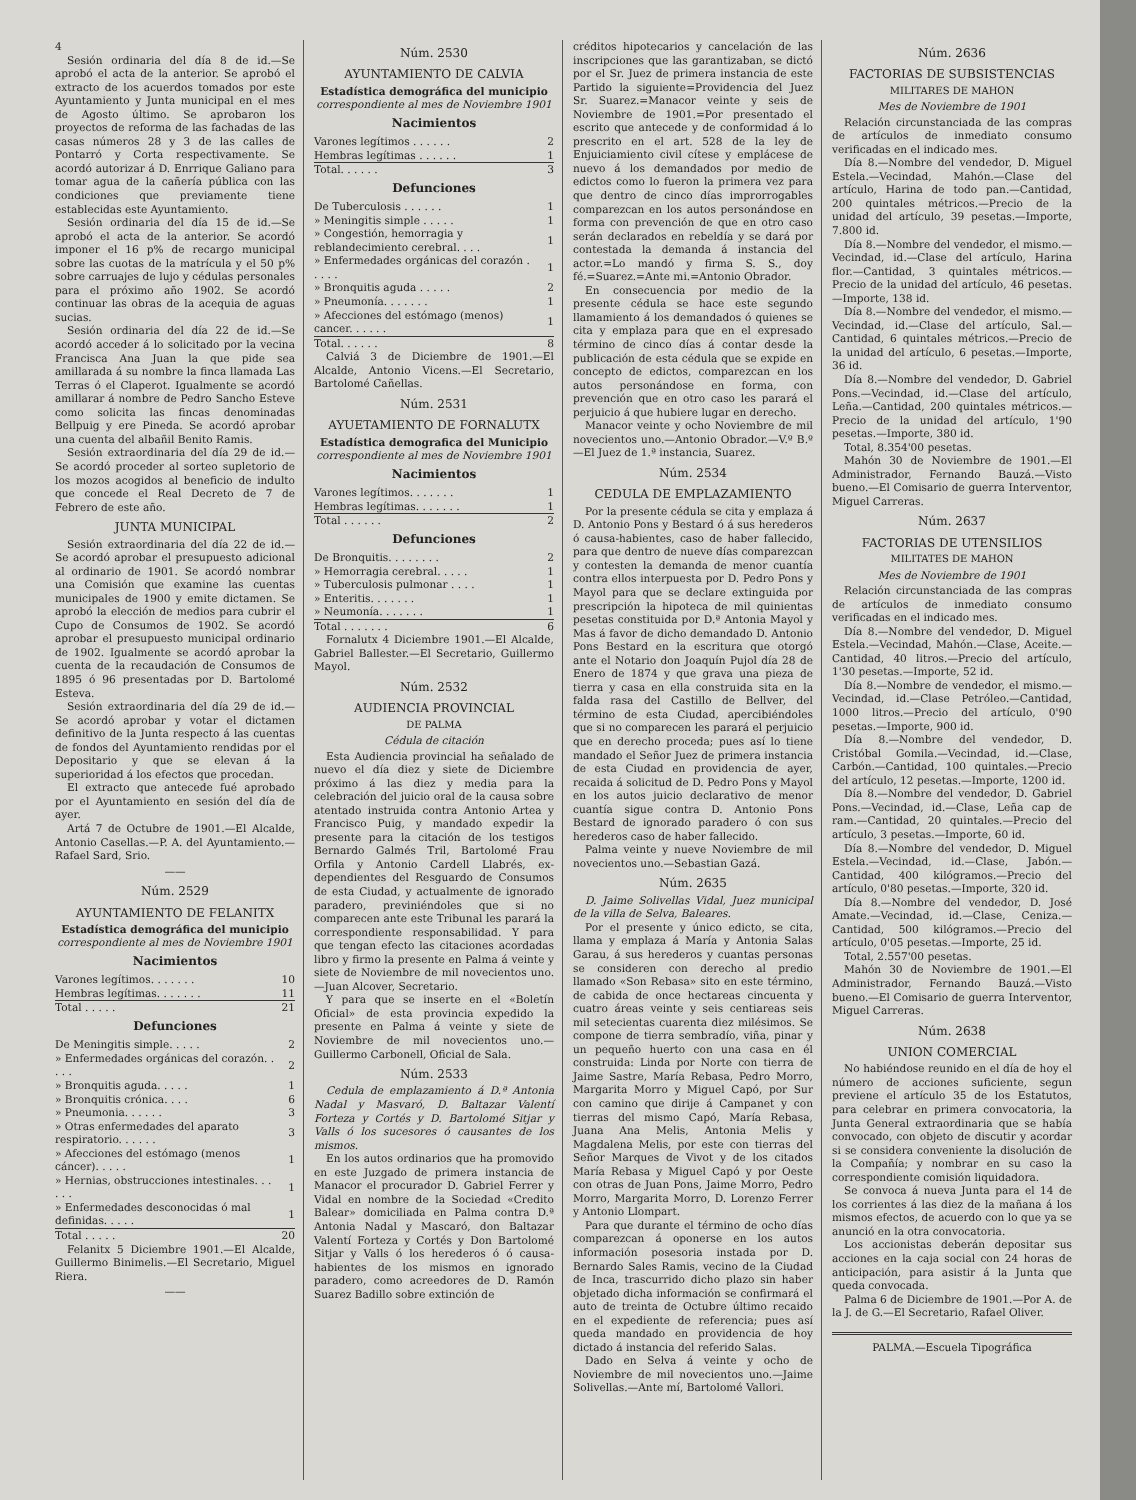4
Sesión ordinaria del día 8 de id.—Se aprobó el acta de la anterior. Se aprobó el extracto de los acuerdos tomados por este Ayuntamiento y Junta municipal en el mes de Agosto último. Se aprobaron los proyectos de reforma de las fachadas de las casas números 28 y 3 de las calles de Pontarró y Corta respectivamente. Se acordó autorizar á D. Enrrique Galiano para tomar agua de la cañería pública con las condiciones que previamente tiene establecidas este Ayuntamiento.
Sesión ordinaria del día 15 de id.—Se aprobó el acta de la anterior. Se acordó imponer el 16 p% de recargo municipal sobre las cuotas de la matrícula y el 50 p% sobre carruajes de lujo y cédulas personales para el próximo año 1902. Se acordó continuar las obras de la acequia de aguas sucias.
Sesión ordinaria del día 22 de id.—Se acordó acceder á lo solicitado por la vecina Francisca Ana Juan la que pide sea amillarada á su nombre la finca llamada Las Terras ó el Claperot. Igualmente se acordó amillarar á nombre de Pedro Sancho Esteve como solicita las fincas denominadas Bellpuig y ere Pineda. Se acordó aprobar una cuenta del albañil Benito Ramis.
Sesión extraordinaria del día 29 de id.—Se acordó proceder al sorteo supletorio de los mozos acogidos al beneficio de indulto que concede el Real Decreto de 7 de Febrero de este año.
JUNTA MUNICIPAL
Sesión extraordinaria del día 22 de id.—Se acordó aprobar el presupuesto adicional al ordinario de 1901. Se acordó nombrar una Comisión que examine las cuentas municipales de 1900 y emite dictamen. Se aprobó la elección de medios para cubrir el Cupo de Consumos de 1902. Se acordó aprobar el presupuesto municipal ordinario de 1902. Igualmente se acordó aprobar la cuenta de la recaudación de Consumos de 1895 ó 96 presentadas por D. Bartolomé Esteva.
Sesión extraordinaria del día 29 de id.—Se acordó aprobar y votar el dictamen definitivo de la Junta respecto á las cuentas de fondos del Ayuntamiento rendidas por el Depositario y que se elevan á la superioridad á los efectos que procedan.
El extracto que antecede fué aprobado por el Ayuntamiento en sesión del día de ayer.
Artá 7 de Octubre de 1901.—El Alcalde, Antonio Casellas.—P. A. del Ayuntamiento.—Rafael Sard, Srio.
——
Núm. 2529
AYUNTAMIENTO DE FELANITX
Estadística demográfica del municipio
correspondiente al mes de Noviembre 1901
Nacimientos
| Varones legítimos. . . . . . . | 10 |
| Hembras legítimas. . . . . . . | 11 |
| Total . . . . . | 21 |
Defunciones
| De Meningitis simple. . . . . | 2 |
| » Enfermedades orgánicas del corazón. . . . . | 2 |
| » Bronquitis aguda. . . . . | 1 |
| » Bronquitis crónica. . . . | 6 |
| » Pneumonia. . . . . . | 3 |
| » Otras enfermedades del aparato respiratorio. . . . . . | 3 |
| » Afecciones del estómago (menos cáncer). . . . . | 1 |
| » Hernias, obstrucciones intestinales. . . . . . | 1 |
| » Enfermedades desconocidas ó mal definidas. . . . . | 1 |
| Total . . . . . | 20 |
Felanitx 5 Diciembre 1901.—El Alcalde, Guillermo Binimelis.—El Secretario, Miguel Riera.
——
Núm. 2530
AYUNTAMIENTO DE CALVIA
Estadística demográfica del municipio
correspondiente al mes de Noviembre 1901
Nacimientos
| Varones legítimos . . . . . . | 2 |
| Hembras legítimas . . . . . . | 1 |
| Total. . . . . . | 3 |
Defunciones
| De Tuberculosis . . . . . . | 1 |
| » Meningitis simple . . . . . | 1 |
| » Congestión, hemorragia y reblandecimiento cerebral. . . . | 1 |
| » Enfermedades orgánicas del corazón . . . . . | 1 |
| » Bronquitis aguda . . . . . | 2 |
| » Pneumonía. . . . . . . | 1 |
| » Afecciones del estómago (menos) cancer. . . . . . | 1 |
| Total. . . . . . | 8 |
Calviá 3 de Diciembre de 1901.—El Alcalde, Antonio Vicens.—El Secretario, Bartolomé Cañellas.
Núm. 2531
AYUETAMIENTO DE FORNALUTX
Estadística demografica del Municipio
correspondiente al mes de Noviembre 1901
Nacimientos
| Varones legítimos. . . . . . . | 1 |
| Hembras legítimas. . . . . . . | 1 |
| Total . . . . . . | 2 |
Defunciones
| De Bronquitis. . . . . . . . | 2 |
| » Hemorragia cerebral. . . . . | 1 |
| » Tuberculosis pulmonar . . . . | 1 |
| » Enteritis. . . . . . . | 1 |
| » Neumonía. . . . . . . | 1 |
| Total . . . . . . . | 6 |
Fornalutx 4 Diciembre 1901.—El Alcalde, Gabriel Ballester.—El Secretario, Guillermo Mayol.
Núm. 2532
AUDIENCIA PROVINCIAL
DE PALMA
Cédula de citación
Esta Audiencia provincial ha señalado de nuevo el día diez y siete de Diciembre próximo á las diez y media para la celebración del juicio oral de la causa sobre atentado instruida contra Antonio Artea y Francisco Puig, y mandado expedir la presente para la citación de los testigos Bernardo Galmés Tril, Bartolomé Frau Orfila y Antonio Cardell Llabrés, ex-dependientes del Resguardo de Consumos de esta Ciudad, y actualmente de ignorado paradero, previniéndoles que si no comparecen ante este Tribunal les parará la correspondiente responsabilidad. Y para que tengan efecto las citaciones acordadas libro y firmo la presente en Palma á veinte y siete de Noviembre de mil novecientos uno.—Juan Alcover, Secretario.
Y para que se inserte en el «Boletín Oficial» de esta provincia expedido la presente en Palma á veinte y siete de Noviembre de mil novecientos uno.—Guillermo Carbonell, Oficial de Sala.
Núm. 2533
Cedula de emplazamiento á D.ª Antonia Nadal y Masvaró, D. Baltazar Valentí Forteza y Cortés y D. Bartolomé Sitjar y Valls ó los sucesores ó causantes de los mismos.
En los autos ordinarios que ha promovido en este Juzgado de primera instancia de Manacor el procurador D. Gabriel Ferrer y Vidal en nombre de la Sociedad «Credito Balear» domiciliada en Palma contra D.ª Antonia Nadal y Mascaró, don Baltazar Valentí Forteza y Cortés y Don Bartolomé Sitjar y Valls ó los herederos ó ó causa-habientes de los mismos en ignorado paradero, como acreedores de D. Ramón Suarez Badillo sobre extinción de
créditos hipotecarios y cancelación de las inscripciones que las garantizaban, se dictó por el Sr. Juez de primera instancia de este Partido la siguiente=Providencia del Juez Sr. Suarez.=Manacor veinte y seis de Noviembre de 1901.=Por presentado el escrito que antecede y de conformidad á lo prescrito en el art. 528 de la ley de Enjuiciamiento civil cítese y emplácese de nuevo á los demandados por medio de edictos como lo fueron la primera vez para que dentro de cinco días improrrogables comparezcan en los autos personándose en forma con prevención de que en otro caso serán declarados en rebeldía y se dará por contestada la demanda á instancia del actor.=Lo mandó y firma S. S., doy fé.=Suarez.=Ante mi.=Antonio Obrador.
En consecuencia por medio de la presente cédula se hace este segundo llamamiento á los demandados ó quienes se cita y emplaza para que en el expresado término de cinco días á contar desde la publicación de esta cédula que se expide en concepto de edictos, comparezcan en los autos personándose en forma, con prevención que en otro caso les parará el perjuicio á que hubiere lugar en derecho.
Manacor veinte y ocho Noviembre de mil novecientos uno.—Antonio Obrador.—V.º B.º—El Juez de 1.ª instancia, Suarez.
Núm. 2534
CEDULA DE EMPLAZAMIENTO
Por la presente cédula se cita y emplaza á D. Antonio Pons y Bestard ó á sus herederos ó causa-habientes, caso de haber fallecido, para que dentro de nueve días comparezcan y contesten la demanda de menor cuantía contra ellos interpuesta por D. Pedro Pons y Mayol para que se declare extinguida por prescripción la hipoteca de mil quinientas pesetas constituida por D.ª Antonia Mayol y Mas á favor de dicho demandado D. Antonio Pons Bestard en la escritura que otorgó ante el Notario don Joaquín Pujol día 28 de Enero de 1874 y que grava una pieza de tierra y casa en ella construida sita en la falda rasa del Castillo de Bellver, del término de esta Ciudad, apercibiéndoles que si no comparecen les parará el perjuicio que en derecho proceda; pues así lo tiene mandado el Señor Juez de primera instancia de esta Ciudad en providencia de ayer, recaida á solicitud de D. Pedro Pons y Mayol en los autos juicio declarativo de menor cuantía sigue contra D. Antonio Pons Bestard de ignorado paradero ó con sus herederos caso de haber fallecido.
Palma veinte y nueve Noviembre de mil novecientos uno.—Sebastian Gazá.
Núm. 2635
D. Jaime Solivellas Vidal, Juez municipal de la villa de Selva, Baleares.
Por el presente y único edicto, se cita, llama y emplaza á María y Antonia Salas Garau, á sus herederos y cuantas personas se consideren con derecho al predio llamado «Son Rebasa» sito en este término, de cabida de once hectareas cincuenta y cuatro áreas veinte y seis centiareas seis mil setecientas cuarenta diez milésimos. Se compone de tierra sembradío, viña, pinar y un pequeño huerto con una casa en él construida: Linda por Norte con tierra de Jaime Sastre, María Rebasa, Pedro Morro, Margarita Morro y Miguel Capó, por Sur con camino que dirije á Campanet y con tierras del mismo Capó, María Rebasa, Juana Ana Melis, Antonia Melis y Magdalena Melis, por este con tierras del Señor Marques de Vivot y de los citados María Rebasa y Miguel Capó y por Oeste con otras de Juan Pons, Jaime Morro, Pedro Morro, Margarita Morro, D. Lorenzo Ferrer y Antonio Llompart.
Para que durante el término de ocho días comparezcan á oponerse en los autos información posesoria instada por D. Bernardo Sales Ramis, vecino de la Ciudad de Inca, trascurrido dicho plazo sin haber objetado dicha información se confirmará el auto de treinta de Octubre último recaido en el expediente de referencia; pues así queda mandado en providencia de hoy dictado á instancia del referido Salas.
Dado en Selva á veinte y ocho de Noviembre de mil novecientos uno.—Jaime Solivellas.—Ante mí, Bartolomé Vallori.
Núm. 2636
FACTORIAS DE SUBSISTENCIAS
MILITARES DE MAHON
Mes de Noviembre de 1901
Relación circunstanciada de las compras de artículos de inmediato consumo verificadas en el indicado mes.
Día 8.—Nombre del vendedor, D. Miguel Estela.—Vecindad, Mahón.—Clase del artículo, Harina de todo pan.—Cantidad, 200 quintales métricos.—Precio de la unidad del artículo, 39 pesetas.—Importe, 7.800 id.
Día 8.—Nombre del vendedor, el mismo.—Vecindad, id.—Clase del artículo, Harina flor.—Cantidad, 3 quintales métricos.—Precio de la unidad del artículo, 46 pesetas.—Importe, 138 id.
Día 8.—Nombre del vendedor, el mismo.—Vecindad, id.—Clase del artículo, Sal.—Cantidad, 6 quintales métricos.—Precio de la unidad del artículo, 6 pesetas.—Importe, 36 id.
Día 8.—Nombre del vendedor, D. Gabriel Pons.—Vecindad, id.—Clase del artículo, Leña.—Cantidad, 200 quintales métricos.—Precio de la unidad del artículo, 1'90 pesetas.—Importe, 380 id.
Total, 8.354'00 pesetas.
Mahón 30 de Noviembre de 1901.—El Administrador, Fernando Bauzá.—Visto bueno.—El Comisario de guerra Interventor, Miguel Carreras.
Núm. 2637
FACTORIAS DE UTENSILIOS
MILITATES DE MAHON
Mes de Noviembre de 1901
Relación circunstanciada de las compras de artículos de inmediato consumo verificadas en el indicado mes.
Día 8.—Nombre del vendedor, D. Miguel Estela.—Vecindad, Mahón.—Clase, Aceite.—Cantidad, 40 litros.—Precio del artículo, 1'30 pesetas.—Importe, 52 id.
Día 8.—Nombre de vendedor, el mismo.—Vecindad, id.—Clase Petróleo.—Cantidad, 1000 litros.—Precio del artículo, 0'90 pesetas.—Importe, 900 id.
Día 8.—Nombre del vendedor, D. Cristóbal Gomila.—Vecindad, id.—Clase, Carbón.—Cantidad, 100 quintales.—Precio del artículo, 12 pesetas.—Importe, 1200 id.
Día 8.—Nombre del vendedor, D. Gabriel Pons.—Vecindad, id.—Clase, Leña cap de ram.—Cantidad, 20 quintales.—Precio del artículo, 3 pesetas.—Importe, 60 id.
Día 8.—Nombre del vendedor, D. Miguel Estela.—Vecindad, id.—Clase, Jabón.—Cantidad, 400 kilógramos.—Precio del artículo, 0'80 pesetas.—Importe, 320 id.
Día 8.—Nombre del vendedor, D. José Amate.—Vecindad, id.—Clase, Ceniza.—Cantidad, 500 kilógramos.—Precio del artículo, 0'05 pesetas.—Importe, 25 id.
Total, 2.557'00 pesetas.
Mahón 30 de Noviembre de 1901.—El Administrador, Fernando Bauzá.—Visto bueno.—El Comisario de guerra Interventor, Miguel Carreras.
Núm. 2638
UNION COMERCIAL
No habiéndose reunido en el día de hoy el número de acciones suficiente, segun previene el artículo 35 de los Estatutos, para celebrar en primera convocatoria, la Junta General extraordinaria que se había convocado, con objeto de discutir y acordar si se considera conveniente la disolución de la Compañía; y nombrar en su caso la correspondiente comisión liquidadora.
Se convoca á nueva Junta para el 14 de los corrientes á las diez de la mañana á los mismos efectos, de acuerdo con lo que ya se anunció en la otra convocatoria.
Los accionistas deberán depositar sus acciones en la caja social con 24 horas de anticipación, para asistir á la Junta que queda convocada.
Palma 6 de Diciembre de 1901.—Por A. de la J. de G.—El Secretario, Rafael Oliver.
PALMA.—Escuela Tipográfica